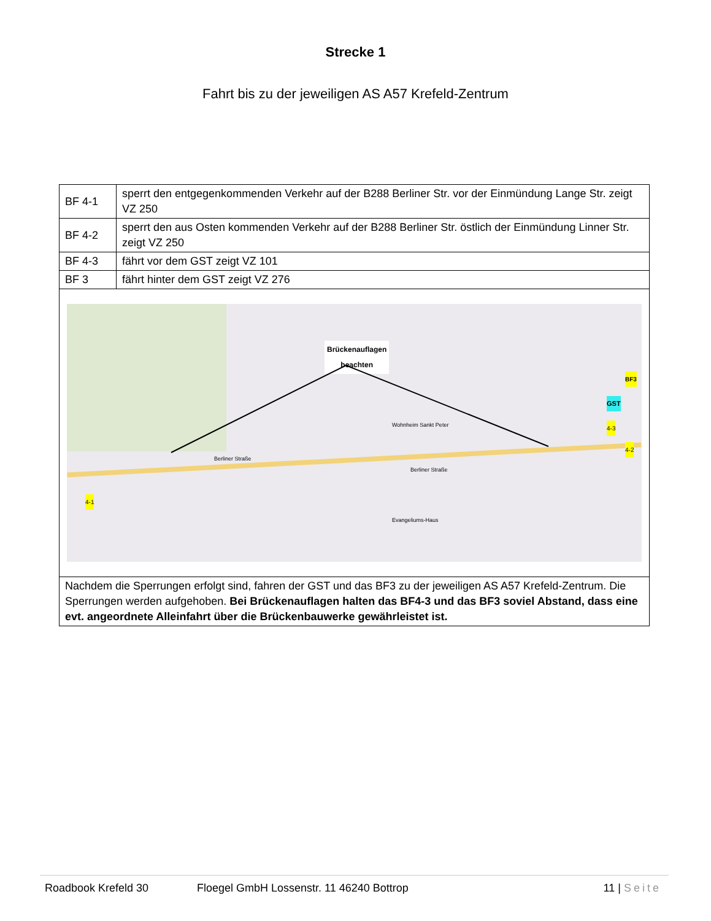Strecke 1
Fahrt bis zu der jeweiligen AS A57 Krefeld-Zentrum
| BF 4-1 | sperrt den entgegenkommenden Verkehr auf der B288 Berliner Str. vor der Einmündung Lange Str. zeigt VZ 250 |
| BF 4-2 | sperrt den aus Osten kommenden Verkehr auf der B288 Berliner Str. östlich der Einmündung Linner Str. zeigt VZ 250 |
| BF 4-3 | fährt vor dem GST zeigt VZ 101 |
| BF 3 | fährt hinter dem GST zeigt VZ 276 |
| Brückenauflagen beachten Berliner Straße Berliner Straße Wohnheim Sankt Peter Evangeliums-Haus GST BF3 4-1 4-3 4-2 | |
| Nachdem die Sperrungen erfolgt sind, fahren der GST und das BF3 zu der jeweiligen AS A57 Krefeld-Zentrum. Die Sperrungen werden aufgehoben. Bei Brückenauflagen halten das BF4-3 und das BF3 soviel Abstand, dass eine evt. angeordnete Alleinfahrt über die Brückenbauwerke gewährleistet ist. | |
Roadbook Krefeld 30 Floegel GmbH Lossenstr. 11 46240 Bottrop 11 | Seite